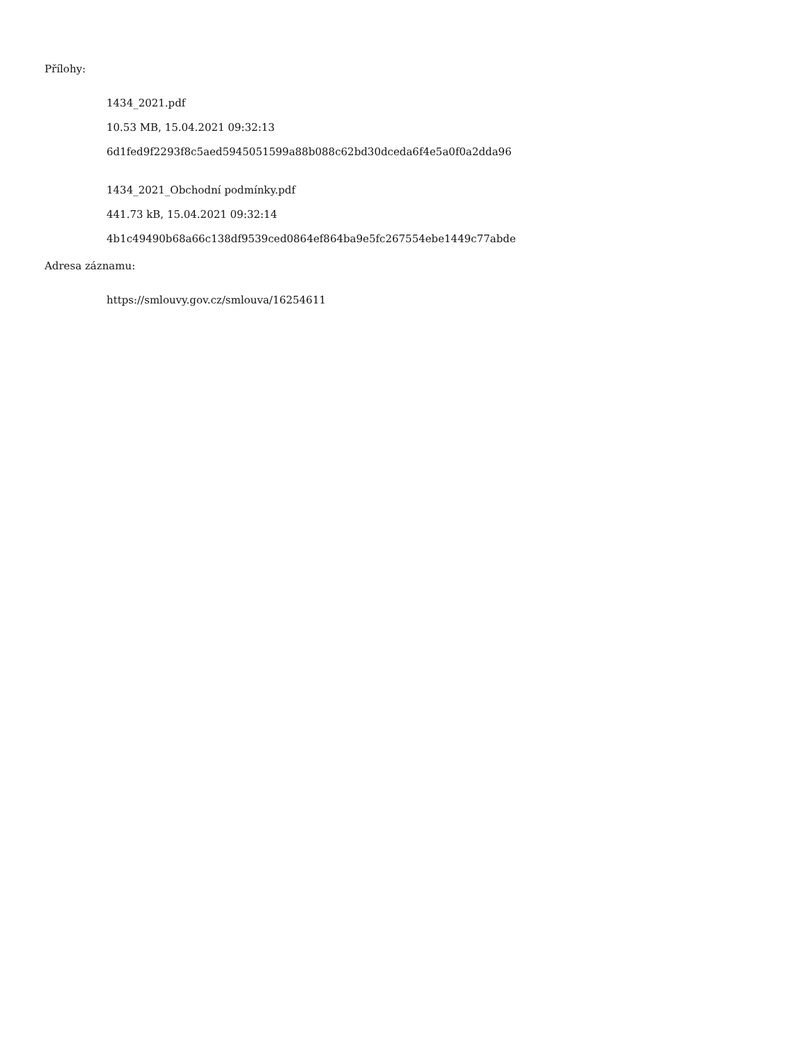Přílohy:
1434_2021.pdf
10.53 MB, 15.04.2021 09:32:13
6d1fed9f2293f8c5aed5945051599a88b088c62bd30dceda6f4e5a0f0a2dda96
1434_2021_Obchodní podmínky.pdf
441.73 kB, 15.04.2021 09:32:14
4b1c49490b68a66c138df9539ced0864ef864ba9e5fc267554ebe1449c77abde
Adresa záznamu:
https://smlouvy.gov.cz/smlouva/16254611